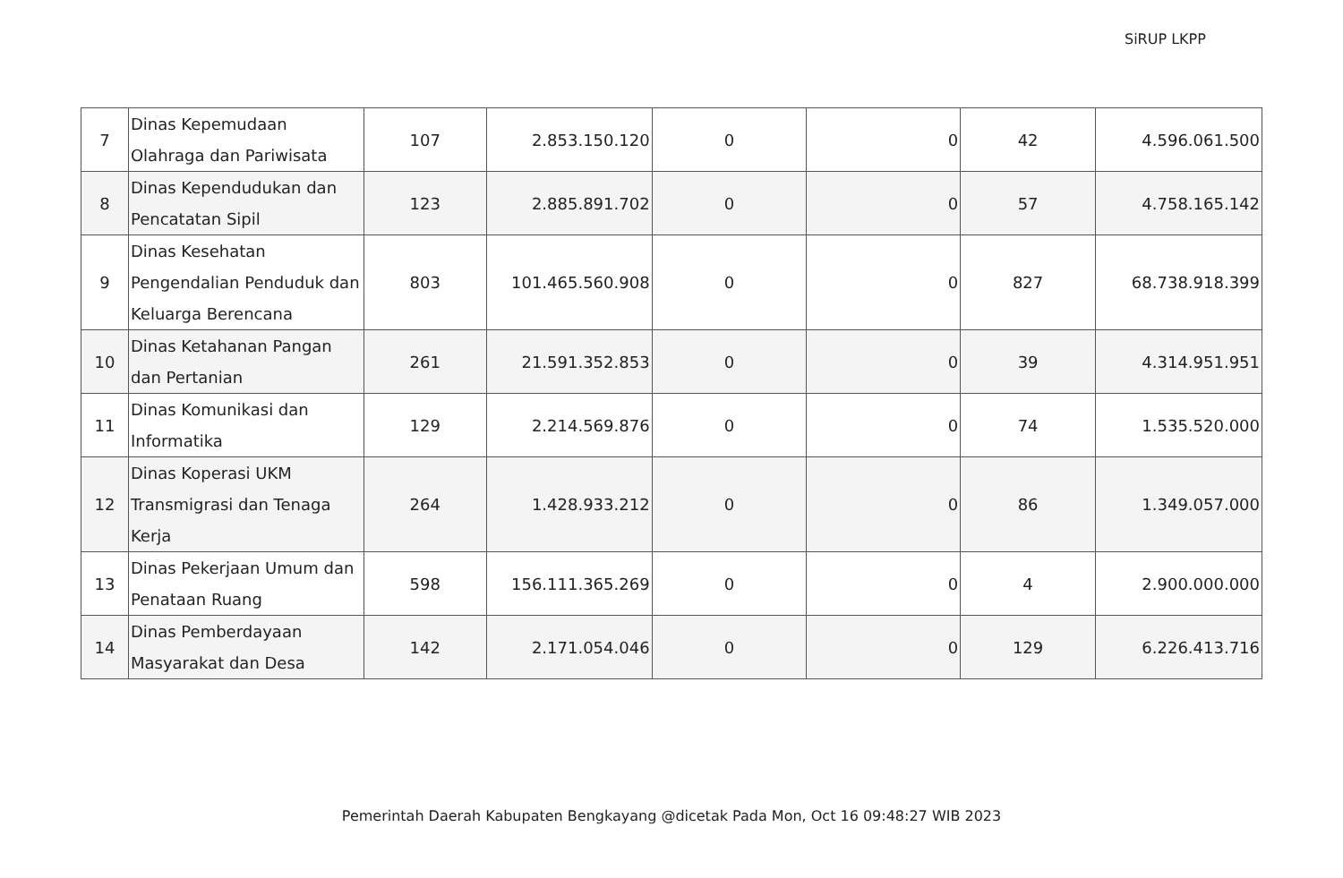SiRUP LKPP
| 7 | Dinas Kepemudaan Olahraga dan Pariwisata | 107 | 2.853.150.120 | 0 | 0 | 42 | 4.596.061.500 |
| 8 | Dinas Kependudukan dan Pencatatan Sipil | 123 | 2.885.891.702 | 0 | 0 | 57 | 4.758.165.142 |
| 9 | Dinas Kesehatan Pengendalian Penduduk dan Keluarga Berencana | 803 | 101.465.560.908 | 0 | 0 | 827 | 68.738.918.399 |
| 10 | Dinas Ketahanan Pangan dan Pertanian | 261 | 21.591.352.853 | 0 | 0 | 39 | 4.314.951.951 |
| 11 | Dinas Komunikasi dan Informatika | 129 | 2.214.569.876 | 0 | 0 | 74 | 1.535.520.000 |
| 12 | Dinas Koperasi UKM Transmigrasi dan Tenaga Kerja | 264 | 1.428.933.212 | 0 | 0 | 86 | 1.349.057.000 |
| 13 | Dinas Pekerjaan Umum dan Penataan Ruang | 598 | 156.111.365.269 | 0 | 0 | 4 | 2.900.000.000 |
| 14 | Dinas Pemberdayaan Masyarakat dan Desa | 142 | 2.171.054.046 | 0 | 0 | 129 | 6.226.413.716 |
Pemerintah Daerah Kabupaten Bengkayang @dicetak Pada Mon, Oct 16 09:48:27 WIB 2023